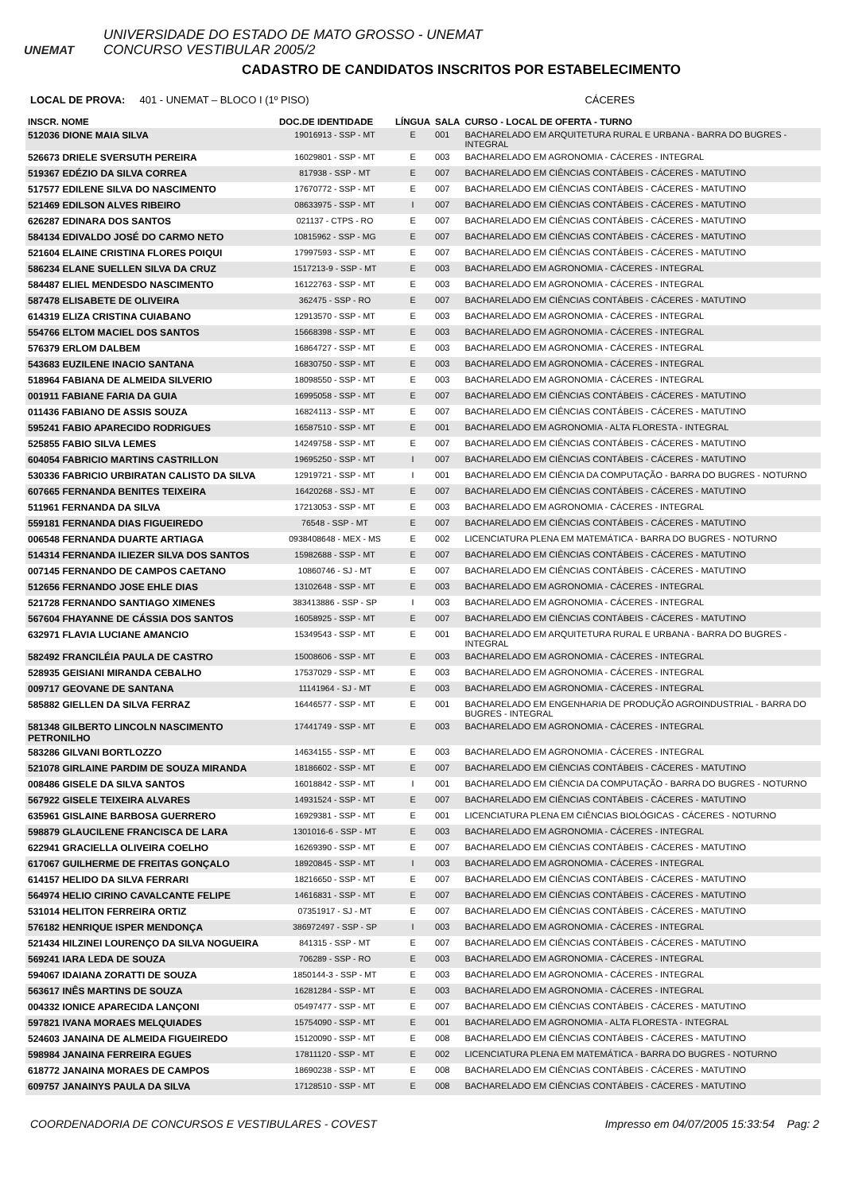UNEMAT
UNIVERSIDADE DO ESTADO DE MATO GROSSO - UNEMAT
CONCURSO VESTIBULAR 2005/2
CADASTRO DE CANDIDATOS INSCRITOS POR ESTABELECIMENTO
LOCAL DE PROVA: 401 - UNEMAT – BLOCO I (1º PISO) CÁCERES
| INSCR. NOME | DOC.DE IDENTIDADE | LÍNGUA | SALA | CURSO - LOCAL DE OFERTA - TURNO |
| --- | --- | --- | --- | --- |
| 512036 DIONE MAIA SILVA | 19016913 - SSP - MT | E | 001 | BACHARELADO EM ARQUITETURA RURAL E URBANA - BARRA DO BUGRES - INTEGRAL |
| 526673 DRIELE SVERSUTH PEREIRA | 16029801 - SSP - MT | E | 003 | BACHARELADO EM AGRONOMIA - CÁCERES - INTEGRAL |
| 519367 EDÉZIO DA SILVA CORREA | 817938 - SSP - MT | E | 007 | BACHARELADO EM CIÊNCIAS CONTÁBEIS - CÁCERES - MATUTINO |
| 517577 EDILENE SILVA DO NASCIMENTO | 17670772 - SSP - MT | E | 007 | BACHARELADO EM CIÊNCIAS CONTÁBEIS - CÁCERES - MATUTINO |
| 521469 EDILSON ALVES RIBEIRO | 08633975 - SSP - MT | I | 007 | BACHARELADO EM CIÊNCIAS CONTÁBEIS - CÁCERES - MATUTINO |
| 626287 EDINARA DOS SANTOS | 021137 - CTPS - RO | E | 007 | BACHARELADO EM CIÊNCIAS CONTÁBEIS - CÁCERES - MATUTINO |
| 584134 EDIVALDO JOSÉ DO CARMO NETO | 10815962 - SSP - MG | E | 007 | BACHARELADO EM CIÊNCIAS CONTÁBEIS - CÁCERES - MATUTINO |
| 521604 ELAINE CRISTINA FLORES POIQUI | 17997593 - SSP - MT | E | 007 | BACHARELADO EM CIÊNCIAS CONTÁBEIS - CÁCERES - MATUTINO |
| 586234 ELANE SUELLEN SILVA DA CRUZ | 1517213-9 - SSP - MT | E | 003 | BACHARELADO EM AGRONOMIA - CÁCERES - INTEGRAL |
| 584487 ELIEL MENDESDO NASCIMENTO | 16122763 - SSP - MT | E | 003 | BACHARELADO EM AGRONOMIA - CÁCERES - INTEGRAL |
| 587478 ELISABETE DE OLIVEIRA | 362475 - SSP - RO | E | 007 | BACHARELADO EM CIÊNCIAS CONTÁBEIS - CÁCERES - MATUTINO |
| 614319 ELIZA CRISTINA CUIABANO | 12913570 - SSP - MT | E | 003 | BACHARELADO EM AGRONOMIA - CÁCERES - INTEGRAL |
| 554766 ELTOM MACIEL DOS SANTOS | 15668398 - SSP - MT | E | 003 | BACHARELADO EM AGRONOMIA - CÁCERES - INTEGRAL |
| 576379 ERLOM DALBEM | 16864727 - SSP - MT | E | 003 | BACHARELADO EM AGRONOMIA - CÁCERES - INTEGRAL |
| 543683 EUZILENE INACIO SANTANA | 16830750 - SSP - MT | E | 003 | BACHARELADO EM AGRONOMIA - CÁCERES - INTEGRAL |
| 518964 FABIANA DE ALMEIDA SILVERIO | 18098550 - SSP - MT | E | 003 | BACHARELADO EM AGRONOMIA - CÁCERES - INTEGRAL |
| 001911 FABIANE FARIA DA GUIA | 16995058 - SSP - MT | E | 007 | BACHARELADO EM CIÊNCIAS CONTÁBEIS - CÁCERES - MATUTINO |
| 011436 FABIANO DE ASSIS SOUZA | 16824113 - SSP - MT | E | 007 | BACHARELADO EM CIÊNCIAS CONTÁBEIS - CÁCERES - MATUTINO |
| 595241 FABIO APARECIDO RODRIGUES | 16587510 - SSP - MT | E | 001 | BACHARELADO EM AGRONOMIA - ALTA FLORESTA - INTEGRAL |
| 525855 FABIO SILVA LEMES | 14249758 - SSP - MT | E | 007 | BACHARELADO EM CIÊNCIAS CONTÁBEIS - CÁCERES - MATUTINO |
| 604054 FABRICIO MARTINS CASTRILLON | 19695250 - SSP - MT | I | 007 | BACHARELADO EM CIÊNCIAS CONTÁBEIS - CÁCERES - MATUTINO |
| 530336 FABRICIO URBIRATAN CALISTO DA SILVA | 12919721 - SSP - MT | I | 001 | BACHARELADO EM CIÊNCIA DA COMPUTAÇÃO - BARRA DO BUGRES - NOTURNO |
| 607665 FERNANDA BENITES TEIXEIRA | 16420268 - SSJ - MT | E | 007 | BACHARELADO EM CIÊNCIAS CONTÁBEIS - CÁCERES - MATUTINO |
| 511961 FERNANDA DA SILVA | 17213053 - SSP - MT | E | 003 | BACHARELADO EM AGRONOMIA - CÁCERES - INTEGRAL |
| 559181 FERNANDA DIAS FIGUEIREDO | 76548 - SSP - MT | E | 007 | BACHARELADO EM CIÊNCIAS CONTÁBEIS - CÁCERES - MATUTINO |
| 006548 FERNANDA DUARTE ARTIAGA | 0938408648 - MEX - MS | E | 002 | LICENCIATURA PLENA EM MATEMÁTICA - BARRA DO BUGRES - NOTURNO |
| 514314 FERNANDA ILIEZER SILVA DOS SANTOS | 15982688 - SSP - MT | E | 007 | BACHARELADO EM CIÊNCIAS CONTÁBEIS - CÁCERES - MATUTINO |
| 007145 FERNANDO DE CAMPOS CAETANO | 10860746 - SJ - MT | E | 007 | BACHARELADO EM CIÊNCIAS CONTÁBEIS - CÁCERES - MATUTINO |
| 512656 FERNANDO JOSE EHLE DIAS | 13102648 - SSP - MT | E | 003 | BACHARELADO EM AGRONOMIA - CÁCERES - INTEGRAL |
| 521728 FERNANDO SANTIAGO XIMENES | 383413886 - SSP - SP | I | 003 | BACHARELADO EM AGRONOMIA - CÁCERES - INTEGRAL |
| 567604 FHAYANNE DE CÁSSIA DOS SANTOS | 16058925 - SSP - MT | E | 007 | BACHARELADO EM CIÊNCIAS CONTÁBEIS - CÁCERES - MATUTINO |
| 632971 FLAVIA LUCIANE AMANCIO | 15349543 - SSP - MT | E | 001 | BACHARELADO EM ARQUITETURA RURAL E URBANA - BARRA DO BUGRES - INTEGRAL |
| 582492 FRANCILÉIA PAULA DE CASTRO | 15008606 - SSP - MT | E | 003 | BACHARELADO EM AGRONOMIA - CÁCERES - INTEGRAL |
| 528935 GEISIANI MIRANDA CEBALHO | 17537029 - SSP - MT | E | 003 | BACHARELADO EM AGRONOMIA - CÁCERES - INTEGRAL |
| 009717 GEOVANE DE SANTANA | 11141964 - SJ - MT | E | 003 | BACHARELADO EM AGRONOMIA - CÁCERES - INTEGRAL |
| 585882 GIELLEN DA SILVA FERRAZ | 16446577 - SSP - MT | E | 001 | BACHARELADO EM ENGENHARIA DE PRODUÇÃO AGROINDUSTRIAL - BARRA DO BUGRES - INTEGRAL |
| 581348 GILBERTO LINCOLN NASCIMENTO PETRONILHO | 17441749 - SSP - MT | E | 003 | BACHARELADO EM AGRONOMIA - CÁCERES - INTEGRAL |
| 583286 GILVANI BORTLOZZO | 14634155 - SSP - MT | E | 003 | BACHARELADO EM AGRONOMIA - CÁCERES - INTEGRAL |
| 521078 GIRLAINE PARDIM DE SOUZA MIRANDA | 18186602 - SSP - MT | E | 007 | BACHARELADO EM CIÊNCIAS CONTÁBEIS - CÁCERES - MATUTINO |
| 008486 GISELE DA SILVA SANTOS | 16018842 - SSP - MT | I | 001 | BACHARELADO EM CIÊNCIA DA COMPUTAÇÃO - BARRA DO BUGRES - NOTURNO |
| 567922 GISELE TEIXEIRA ALVARES | 14931524 - SSP - MT | E | 007 | BACHARELADO EM CIÊNCIAS CONTÁBEIS - CÁCERES - MATUTINO |
| 635961 GISLAINE BARBOSA GUERRERO | 16929381 - SSP - MT | E | 001 | LICENCIATURA PLENA EM CIÊNCIAS BIOLÓGICAS - CÁCERES - NOTURNO |
| 598879 GLAUCILENE FRANCISCA DE LARA | 1301016-6 - SSP - MT | E | 003 | BACHARELADO EM AGRONOMIA - CÁCERES - INTEGRAL |
| 622941 GRACIELLA OLIVEIRA COELHO | 16269390 - SSP - MT | E | 007 | BACHARELADO EM CIÊNCIAS CONTÁBEIS - CÁCERES - MATUTINO |
| 617067 GUILHERME DE FREITAS GONÇALO | 18920845 - SSP - MT | I | 003 | BACHARELADO EM AGRONOMIA - CÁCERES - INTEGRAL |
| 614157 HELIDO DA SILVA FERRARI | 18216650 - SSP - MT | E | 007 | BACHARELADO EM CIÊNCIAS CONTÁBEIS - CÁCERES - MATUTINO |
| 564974 HELIO CIRINO CAVALCANTE FELIPE | 14616831 - SSP - MT | E | 007 | BACHARELADO EM CIÊNCIAS CONTÁBEIS - CÁCERES - MATUTINO |
| 531014 HELITON FERREIRA ORTIZ | 07351917 - SJ - MT | E | 007 | BACHARELADO EM CIÊNCIAS CONTÁBEIS - CÁCERES - MATUTINO |
| 576182 HENRIQUE ISPER MENDONÇA | 386972497 - SSP - SP | I | 003 | BACHARELADO EM AGRONOMIA - CÁCERES - INTEGRAL |
| 521434 HILZINEI LOURENÇO DA SILVA NOGUEIRA | 841315 - SSP - MT | E | 007 | BACHARELADO EM CIÊNCIAS CONTÁBEIS - CÁCERES - MATUTINO |
| 569241 IARA LEDA DE SOUZA | 706289 - SSP - RO | E | 003 | BACHARELADO EM AGRONOMIA - CÁCERES - INTEGRAL |
| 594067 IDAIANA ZORATTI DE SOUZA | 1850144-3 - SSP - MT | E | 003 | BACHARELADO EM AGRONOMIA - CÁCERES - INTEGRAL |
| 563617 INÊS MARTINS DE SOUZA | 16281284 - SSP - MT | E | 003 | BACHARELADO EM AGRONOMIA - CÁCERES - INTEGRAL |
| 004332 IONICE APARECIDA LANÇONI | 05497477 - SSP - MT | E | 007 | BACHARELADO EM CIÊNCIAS CONTÁBEIS - CÁCERES - MATUTINO |
| 597821 IVANA MORAES MELQUIADES | 15754090 - SSP - MT | E | 001 | BACHARELADO EM AGRONOMIA - ALTA FLORESTA - INTEGRAL |
| 524603 JANAINA DE ALMEIDA FIGUEIREDO | 15120090 - SSP - MT | E | 008 | BACHARELADO EM CIÊNCIAS CONTÁBEIS - CÁCERES - MATUTINO |
| 598984 JANAINA FERREIRA EGUES | 17811120 - SSP - MT | E | 002 | LICENCIATURA PLENA EM MATEMÁTICA - BARRA DO BUGRES - NOTURNO |
| 618772 JANAINA MORAES DE CAMPOS | 18690238 - SSP - MT | E | 008 | BACHARELADO EM CIÊNCIAS CONTÁBEIS - CÁCERES - MATUTINO |
| 609757 JANAINYS PAULA DA SILVA | 17128510 - SSP - MT | E | 008 | BACHARELADO EM CIÊNCIAS CONTÁBEIS - CÁCERES - MATUTINO |
COORDENADORIA DE CONCURSOS E VESTIBULARES - COVEST Impresso em 04/07/2005 15:33:54 Pag: 2